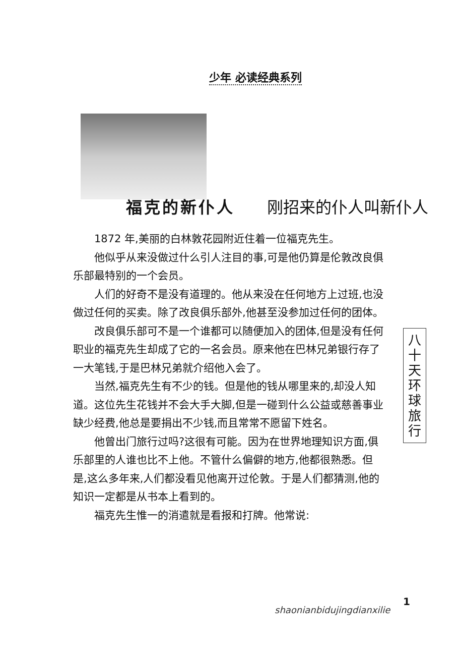少年 必读经典系列
福克的新仆人 刚招来的仆人叫新仆人
1872 年,美丽的白林敦花园附近住着一位福克先生。
他似乎从来没做过什么引人注目的事,可是他仍算是伦敦改良俱乐部最特别的一个会员。
人们的好奇不是没有道理的。他从来没在任何地方上过班,也没做过任何的买卖。除了改良俱乐部外,他甚至没参加过任何的团体。
改良俱乐部可不是一个谁都可以随便加入的团体,但是没有任何职业的福克先生却成了它的一名会员。原来他在巴林兄弟银行存了一大笔钱,于是巴林兄弟就介绍他入会了。
当然,福克先生有不少的钱。但是他的钱从哪里来的,却没人知道。这位先生花钱并不会大手大脚,但是一碰到什么公益或慈善事业缺少经费,他总是要捐出不少钱,而且常常不愿留下姓名。
他曾出门旅行过吗?这很有可能。因为在世界地理知识方面,俱乐部里的人谁也比不上他。不管什么偏僻的地方,他都很熟悉。但是,这么多年来,人们都没看见他离开过伦敦。于是人们都猜测,他的知识一定都是从书本上看到的。
福克先生惟一的消遣就是看报和打牌。他常说:
八十天环球旅行
1
shaonianbidujingdianxilie